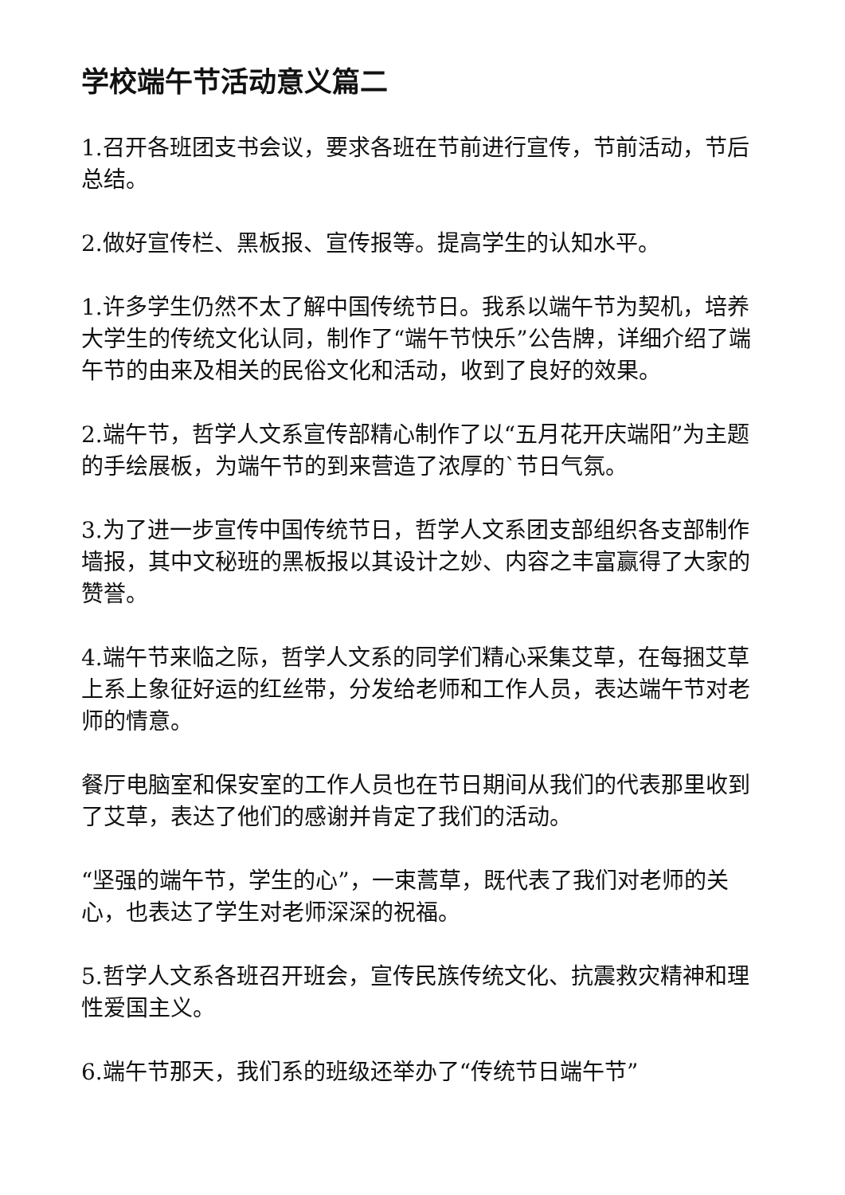学校端午节活动意义篇二
1.召开各班团支书会议，要求各班在节前进行宣传，节前活动，节后总结。
2.做好宣传栏、黑板报、宣传报等。提高学生的认知水平。
1.许多学生仍然不太了解中国传统节日。我系以端午节为契机，培养大学生的传统文化认同，制作了“端午节快乐”公告牌，详细介绍了端午节的由来及相关的民俗文化和活动，收到了良好的效果。
2.端午节，哲学人文系宣传部精心制作了以“五月花开庆端阳”为主题的手绘展板，为端午节的到来营造了浓厚的`节日气氛。
3.为了进一步宣传中国传统节日，哲学人文系团支部组织各支部制作墙报，其中文秘班的黑板报以其设计之妙、内容之丰富赢得了大家的赞誉。
4.端午节来临之际，哲学人文系的同学们精心采集艾草，在每捆艾草上系上象征好运的红丝带，分发给老师和工作人员，表达端午节对老师的情意。
餐厅电脑室和保安室的工作人员也在节日期间从我们的代表那里收到了艾草，表达了他们的感谢并肯定了我们的活动。
“坚强的端午节，学生的心”，一束蒿草，既代表了我们对老师的关心，也表达了学生对老师深深的祝福。
5.哲学人文系各班召开班会，宣传民族传统文化、抗震救灾精神和理性爱国主义。
6.端午节那天，我们系的班级还举办了“传统节日端午节”